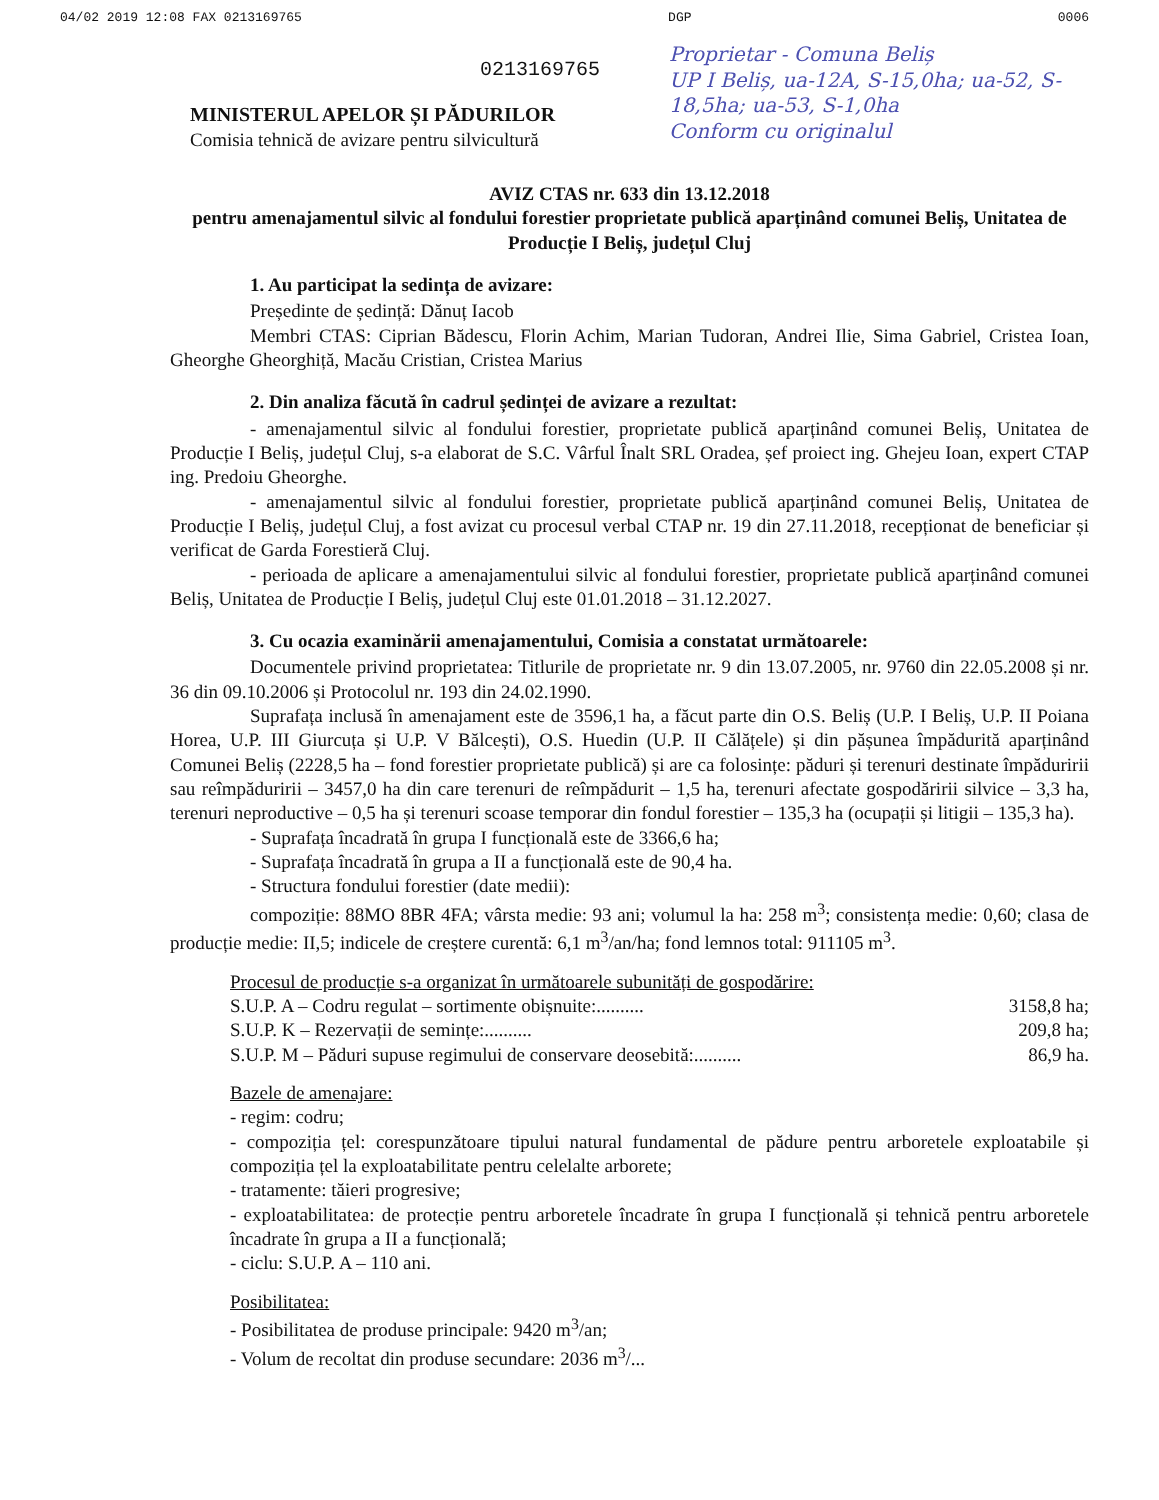04/02 2019 12:08 FAX 0213169765 DGP 0006
0213169765
Proprietar - Comuna Beliș
UP I Beliș, ua-12A, S-15,0ha; ua-52, S-18,5ha; ua-53, S-1,0ha
Conform cu originalul
MINISTERUL APELOR ȘI PĂDURILOR
Comisia tehnică de avizare pentru silvicultură
AVIZ CTAS nr. 633 din 13.12.2018
pentru amenajamentul silvic al fondului forestier proprietate publică aparținând comunei Beliș, Unitatea de Producție I Beliș, județul Cluj
1. Au participat la sedința de avizare:
Președinte de ședință: Dănuț Iacob
Membri CTAS: Ciprian Bădescu, Florin Achim, Marian Tudoran, Andrei Ilie, Sima Gabriel, Cristea Ioan, Gheorghe Gheorghiță, Macău Cristian, Cristea Marius
2. Din analiza făcută în cadrul ședinței de avizare a rezultat:
- amenajamentul silvic al fondului forestier, proprietate publică aparținând comunei Beliș, Unitatea de Producție I Beliș, județul Cluj, s-a elaborat de S.C. Vârful Înalt SRL Oradea, șef proiect ing. Ghejeu Ioan, expert CTAP ing. Predoiu Gheorghe.
- amenajamentul silvic al fondului forestier, proprietate publică aparținând comunei Beliș, Unitatea de Producție I Beliș, județul Cluj, a fost avizat cu procesul verbal CTAP nr. 19 din 27.11.2018, recepționat de beneficiar și verificat de Garda Forestieră Cluj.
- perioada de aplicare a amenajamentului silvic al fondului forestier, proprietate publică aparținând comunei Beliș, Unitatea de Producție I Beliș, județul Cluj este 01.01.2018 – 31.12.2027.
3. Cu ocazia examinării amenajamentului, Comisia a constatat următoarele:
Documentele privind proprietatea: Titlurile de proprietate nr. 9 din 13.07.2005, nr. 9760 din 22.05.2008 și nr. 36 din 09.10.2006 și Protocolul nr. 193 din 24.02.1990.
Suprafața inclusă în amenajament este de 3596,1 ha, a făcut parte din O.S. Beliș (U.P. I Beliș, U.P. II Poiana Horea, U.P. III Giurcuța și U.P. V Bălcești), O.S. Huedin (U.P. II Călățele) și din pășunea împădurită aparținând Comunei Beliș (2228,5 ha – fond forestier proprietate publică) și are ca folosințe: păduri și terenuri destinate împăduririi sau reîmpăduririi – 3457,0 ha din care terenuri de reîmpădurit – 1,5 ha, terenuri afectate gospodăririi silvice – 3,3 ha, terenuri neproductive – 0,5 ha și terenuri scoase temporar din fondul forestier – 135,3 ha (ocupații și litigii – 135,3 ha).
- Suprafața încadrată în grupa I funcțională este de 3366,6 ha;
- Suprafața încadrată în grupa a II a funcțională este de 90,4 ha.
- Structura fondului forestier (date medii):
compoziție: 88MO 8BR 4FA; vârsta medie: 93 ani; volumul la ha: 258 m<sup>3</sup>; consistența medie: 0,60; clasa de producție medie: II,5; indicele de creștere curentă: 6,1 m<sup>3</sup>/an/ha; fond lemnos total: 911105 m<sup>3</sup>.
Procesul de producție s-a organizat în următoarele subunități de gospodărire:
S.U.P. A – Codru regulat – sortimente obișnuite:.......... 3158,8 ha;
S.U.P. K – Rezervații de semințe:.......... 209,8 ha;
S.U.P. M – Păduri supuse regimului de conservare deosebită:.......... 86,9 ha.
Bazele de amenajare:
- regim: codru;
- compoziția țel: corespunzătoare tipului natural fundamental de pădure pentru arboretele exploatabile și compoziția țel la exploatabilitate pentru celelalte arborete;
- tratamente: tăieri progresive;
- exploatabilitatea: de protecție pentru arboretele încadrate în grupa I funcțională și tehnică pentru arboretele încadrate în grupa a II a funcțională;
- ciclu: S.U.P. A – 110 ani.
Posibilitatea:
- Posibilitatea de produse principale: 9420 m<sup>3</sup>/an;
- Volum de recoltat din produse secundare: 2036 m<sup>3</sup>/...